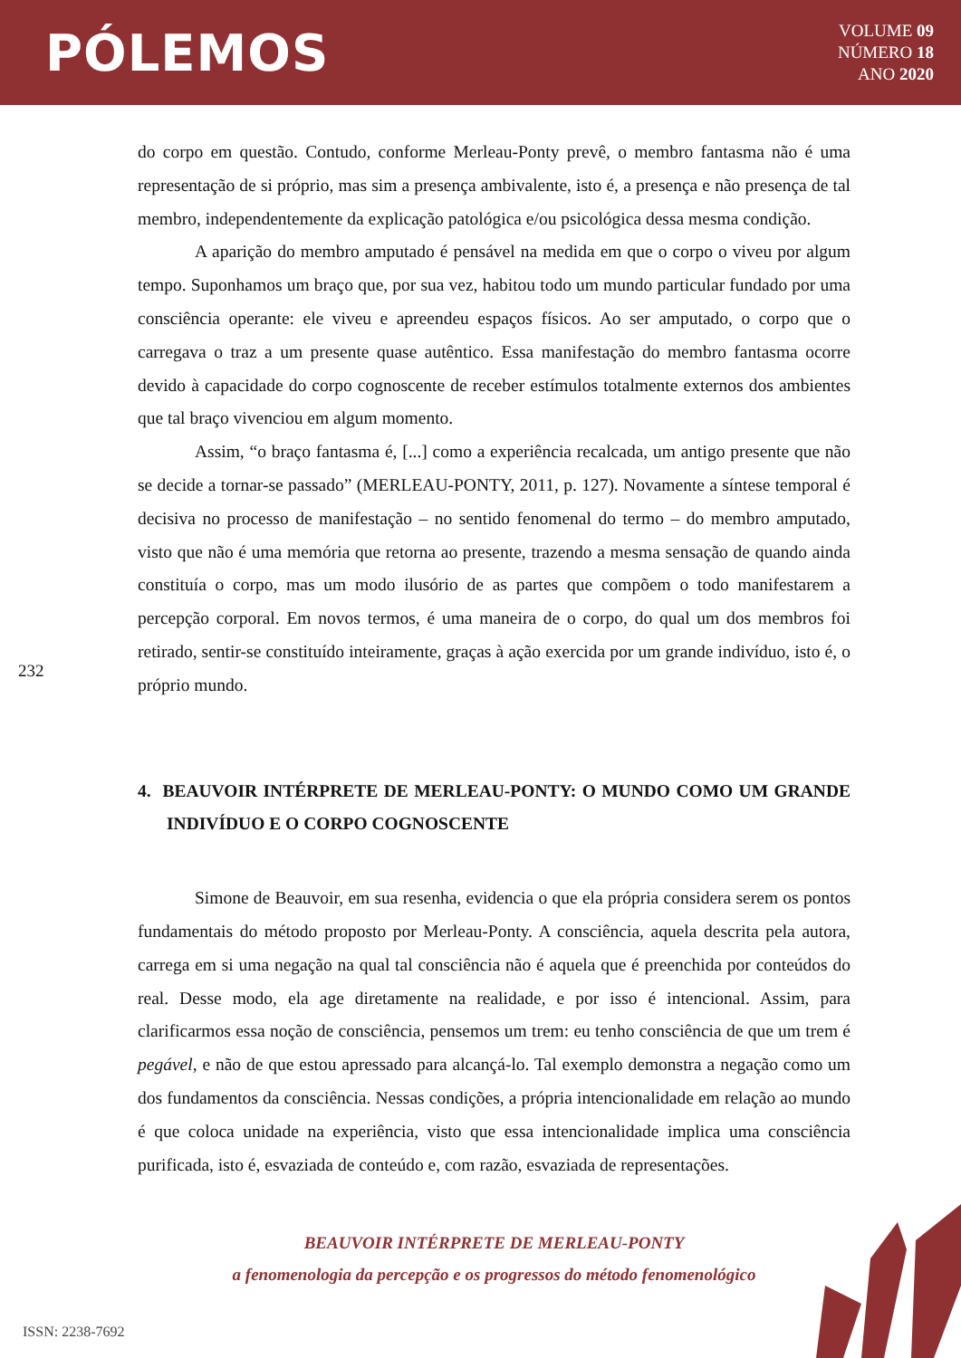PÓLEMOS
VOLUME 09
NÚMERO 18
ANO 2020
232
do corpo em questão. Contudo, conforme Merleau-Ponty prevê, o membro fantasma não é uma representação de si próprio, mas sim a presença ambivalente, isto é, a presença e não presença de tal membro, independentemente da explicação patológica e/ou psicológica dessa mesma condição.
A aparição do membro amputado é pensável na medida em que o corpo o viveu por algum tempo. Suponhamos um braço que, por sua vez, habitou todo um mundo particular fundado por uma consciência operante: ele viveu e apreendeu espaços físicos. Ao ser amputado, o corpo que o carregava o traz a um presente quase autêntico. Essa manifestação do membro fantasma ocorre devido à capacidade do corpo cognoscente de receber estímulos totalmente externos dos ambientes que tal braço vivenciou em algum momento.
Assim, “o braço fantasma é, [...] como a experiência recalcada, um antigo presente que não se decide a tornar-se passado” (MERLEAU-PONTY, 2011, p. 127). Novamente a síntese temporal é decisiva no processo de manifestação – no sentido fenomenal do termo – do membro amputado, visto que não é uma memória que retorna ao presente, trazendo a mesma sensação de quando ainda constituía o corpo, mas um modo ilusório de as partes que compõem o todo manifestarem a percepção corporal. Em novos termos, é uma maneira de o corpo, do qual um dos membros foi retirado, sentir-se constituído inteiramente, graças à ação exercida por um grande indivíduo, isto é, o próprio mundo.
4. BEAUVOIR INTÉRPRETE DE MERLEAU-PONTY: O MUNDO COMO UM GRANDE INDIVÍDUO E O CORPO COGNOSCENTE
Simone de Beauvoir, em sua resenha, evidencia o que ela própria considera serem os pontos fundamentais do método proposto por Merleau-Ponty. A consciência, aquela descrita pela autora, carrega em si uma negação na qual tal consciência não é aquela que é preenchida por conteúdos do real. Desse modo, ela age diretamente na realidade, e por isso é intencional. Assim, para clarificarmos essa noção de consciência, pensemos um trem: eu tenho consciência de que um trem é pegável, e não de que estou apressado para alcançá-lo. Tal exemplo demonstra a negação como um dos fundamentos da consciência. Nessas condições, a própria intencionalidade em relação ao mundo é que coloca unidade na experiência, visto que essa intencionalidade implica uma consciência purificada, isto é, esvaziada de conteúdo e, com razão, esvaziada de representações.
BEAUVOIR INTÉRPRETE DE MERLEAU-PONTY
a fenomenologia da percepção e os progressos do método fenomenológico
ISSN: 2238-7692